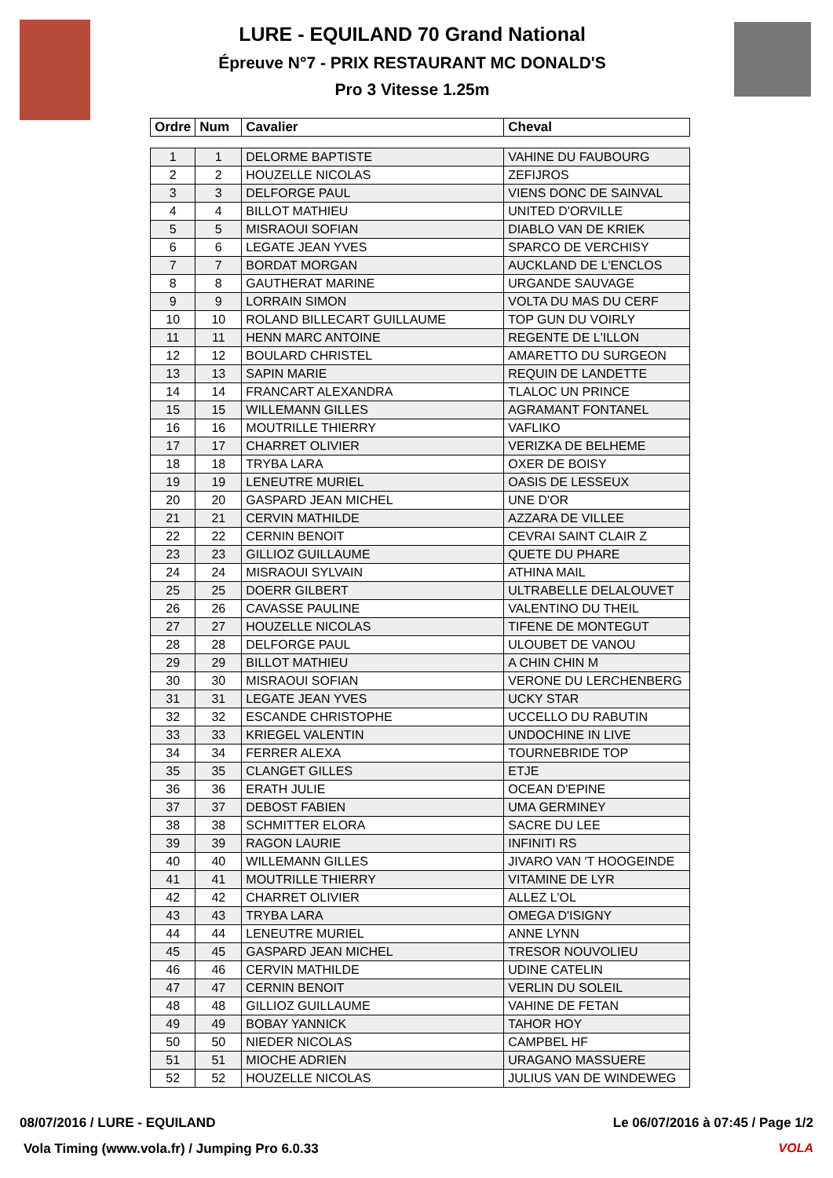LURE - EQUILAND 70 Grand National
Épreuve N°7 - PRIX RESTAURANT MC DONALD'S
Pro 3 Vitesse 1.25m
| Ordre | Num | Cavalier | Cheval |
| --- | --- | --- | --- |
| 1 | 1 | DELORME BAPTISTE | VAHINE DU FAUBOURG |
| 2 | 2 | HOUZELLE NICOLAS | ZEFIJROS |
| 3 | 3 | DELFORGE PAUL | VIENS DONC DE SAINVAL |
| 4 | 4 | BILLOT MATHIEU | UNITED D'ORVILLE |
| 5 | 5 | MISRAOUI SOFIAN | DIABLO VAN DE KRIEK |
| 6 | 6 | LEGATE JEAN YVES | SPARCO DE VERCHISY |
| 7 | 7 | BORDAT MORGAN | AUCKLAND DE L'ENCLOS |
| 8 | 8 | GAUTHERAT MARINE | URGANDE SAUVAGE |
| 9 | 9 | LORRAIN SIMON | VOLTA DU MAS DU CERF |
| 10 | 10 | ROLAND BILLECART GUILLAUME | TOP GUN DU VOIRLY |
| 11 | 11 | HENN MARC ANTOINE | REGENTE DE L'ILLON |
| 12 | 12 | BOULARD CHRISTEL | AMARETTO DU SURGEON |
| 13 | 13 | SAPIN MARIE | REQUIN DE LANDETTE |
| 14 | 14 | FRANCART ALEXANDRA | TLALOC UN PRINCE |
| 15 | 15 | WILLEMANN GILLES | AGRAMANT FONTANEL |
| 16 | 16 | MOUTRILLE THIERRY | VAFLIKO |
| 17 | 17 | CHARRET OLIVIER | VERIZKA DE BELHEME |
| 18 | 18 | TRYBA LARA | OXER DE BOISY |
| 19 | 19 | LENEUTRE MURIEL | OASIS DE LESSEUX |
| 20 | 20 | GASPARD JEAN MICHEL | UNE D'OR |
| 21 | 21 | CERVIN MATHILDE | AZZARA DE VILLEE |
| 22 | 22 | CERNIN BENOIT | CEVRAI SAINT CLAIR Z |
| 23 | 23 | GILLIOZ GUILLAUME | QUETE DU PHARE |
| 24 | 24 | MISRAOUI SYLVAIN | ATHINA MAIL |
| 25 | 25 | DOERR GILBERT | ULTRABELLE DELALOUVET |
| 26 | 26 | CAVASSE PAULINE | VALENTINO DU THEIL |
| 27 | 27 | HOUZELLE NICOLAS | TIFENE DE MONTEGUT |
| 28 | 28 | DELFORGE PAUL | ULOUBET DE VANOU |
| 29 | 29 | BILLOT MATHIEU | A CHIN CHIN M |
| 30 | 30 | MISRAOUI SOFIAN | VERONE DU LERCHENBERG |
| 31 | 31 | LEGATE JEAN YVES | UCKY STAR |
| 32 | 32 | ESCANDE CHRISTOPHE | UCCELLO DU RABUTIN |
| 33 | 33 | KRIEGEL VALENTIN | UNDOCHINE IN LIVE |
| 34 | 34 | FERRER ALEXA | TOURNEBRIDE TOP |
| 35 | 35 | CLANGET GILLES | ETJE |
| 36 | 36 | ERATH JULIE | OCEAN D'EPINE |
| 37 | 37 | DEBOST FABIEN | UMA GERMINEY |
| 38 | 38 | SCHMITTER ELORA | SACRE DU LEE |
| 39 | 39 | RAGON LAURIE | INFINITI RS |
| 40 | 40 | WILLEMANN GILLES | JIVARO VAN 'T HOOGEINDE |
| 41 | 41 | MOUTRILLE THIERRY | VITAMINE DE LYR |
| 42 | 42 | CHARRET OLIVIER | ALLEZ L'OL |
| 43 | 43 | TRYBA LARA | OMEGA D'ISIGNY |
| 44 | 44 | LENEUTRE MURIEL | ANNE LYNN |
| 45 | 45 | GASPARD JEAN MICHEL | TRESOR NOUVOLIEU |
| 46 | 46 | CERVIN MATHILDE | UDINE CATELIN |
| 47 | 47 | CERNIN BENOIT | VERLIN DU SOLEIL |
| 48 | 48 | GILLIOZ GUILLAUME | VAHINE DE FETAN |
| 49 | 49 | BOBAY YANNICK | TAHOR HOY |
| 50 | 50 | NIEDER NICOLAS | CAMPBEL HF |
| 51 | 51 | MIOCHE ADRIEN | URAGANO MASSUERE |
| 52 | 52 | HOUZELLE NICOLAS | JULIUS VAN DE WINDEWEG |
08/07/2016 / LURE - EQUILAND Le 06/07/2016 à 07:45 / Page 1/2
Vola Timing (www.vola.fr) / Jumping Pro 6.0.33
VOLA